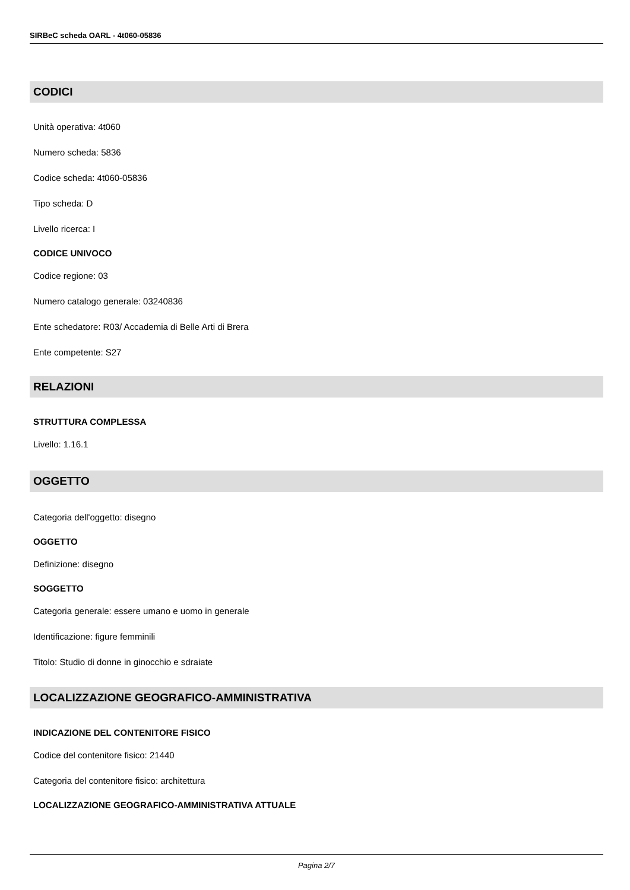SIRBeC scheda OARL - 4t060-05836
CODICI
Unità operativa: 4t060
Numero scheda: 5836
Codice scheda: 4t060-05836
Tipo scheda: D
Livello ricerca: I
CODICE UNIVOCO
Codice regione: 03
Numero catalogo generale: 03240836
Ente schedatore: R03/ Accademia di Belle Arti di Brera
Ente competente: S27
RELAZIONI
STRUTTURA COMPLESSA
Livello: 1.16.1
OGGETTO
Categoria dell'oggetto: disegno
OGGETTO
Definizione: disegno
SOGGETTO
Categoria generale: essere umano e uomo in generale
Identificazione: figure femminili
Titolo: Studio di donne in ginocchio e sdraiate
LOCALIZZAZIONE GEOGRAFICO-AMMINISTRATIVA
INDICAZIONE DEL CONTENITORE FISICO
Codice del contenitore fisico: 21440
Categoria del contenitore fisico: architettura
LOCALIZZAZIONE GEOGRAFICO-AMMINISTRATIVA ATTUALE
Pagina 2/7